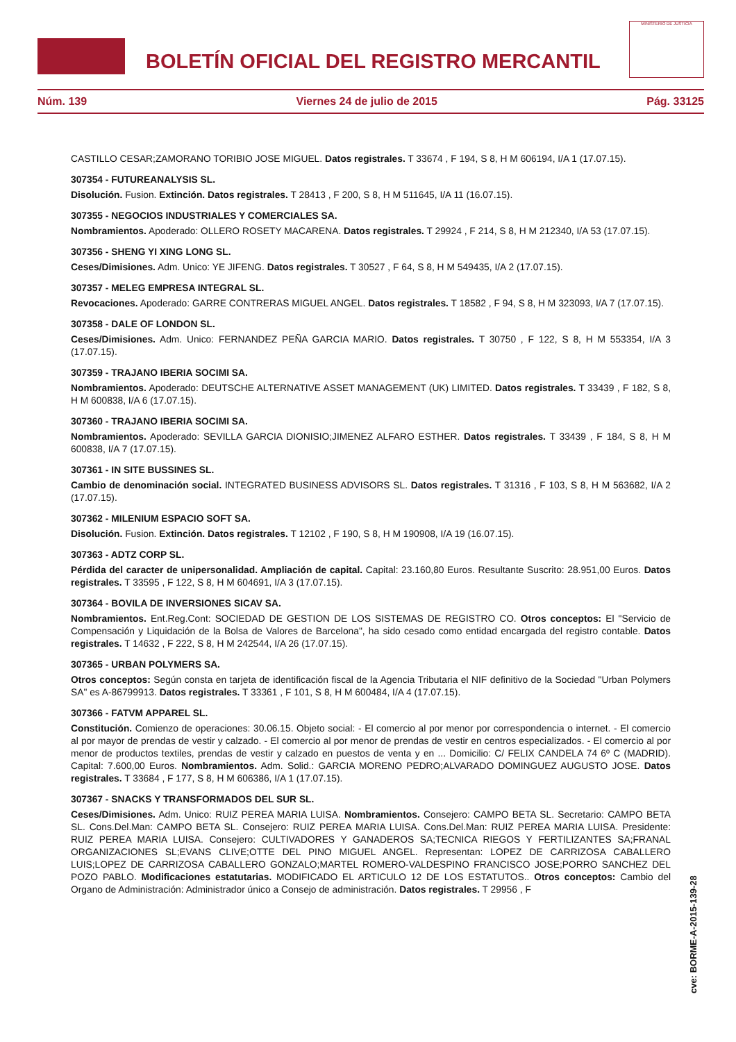BOLETÍN OFICIAL DEL REGISTRO MERCANTIL
MINISTERIO DE JUSTICIA
Núm. 139 Viernes 24 de julio de 2015 Pág. 33125
CASTILLO CESAR;ZAMORANO TORIBIO JOSE MIGUEL. Datos registrales. T 33674 , F 194, S 8, H M 606194, I/A 1 (17.07.15).
307354 - FUTUREANALYSIS SL.
Disolución. Fusion. Extinción. Datos registrales. T 28413 , F 200, S 8, H M 511645, I/A 11 (16.07.15).
307355 - NEGOCIOS INDUSTRIALES Y COMERCIALES SA.
Nombramientos. Apoderado: OLLERO ROSETY MACARENA. Datos registrales. T 29924 , F 214, S 8, H M 212340, I/A 53 (17.07.15).
307356 - SHENG YI XING LONG SL.
Ceses/Dimisiones. Adm. Unico: YE JIFENG. Datos registrales. T 30527 , F 64, S 8, H M 549435, I/A 2 (17.07.15).
307357 - MELEG EMPRESA INTEGRAL SL.
Revocaciones. Apoderado: GARRE CONTRERAS MIGUEL ANGEL. Datos registrales. T 18582 , F 94, S 8, H M 323093, I/A 7 (17.07.15).
307358 - DALE OF LONDON SL.
Ceses/Dimisiones. Adm. Unico: FERNANDEZ PEÑA GARCIA MARIO. Datos registrales. T 30750 , F 122, S 8, H M 553354, I/A 3 (17.07.15).
307359 - TRAJANO IBERIA SOCIMI SA.
Nombramientos. Apoderado: DEUTSCHE ALTERNATIVE ASSET MANAGEMENT (UK) LIMITED. Datos registrales. T 33439 , F 182, S 8, H M 600838, I/A 6 (17.07.15).
307360 - TRAJANO IBERIA SOCIMI SA.
Nombramientos. Apoderado: SEVILLA GARCIA DIONISIO;JIMENEZ ALFARO ESTHER. Datos registrales. T 33439 , F 184, S 8, H M 600838, I/A 7 (17.07.15).
307361 - IN SITE BUSSINES SL.
Cambio de denominación social. INTEGRATED BUSINESS ADVISORS SL. Datos registrales. T 31316 , F 103, S 8, H M 563682, I/A 2 (17.07.15).
307362 - MILENIUM ESPACIO SOFT SA.
Disolución. Fusion. Extinción. Datos registrales. T 12102 , F 190, S 8, H M 190908, I/A 19 (16.07.15).
307363 - ADTZ CORP SL.
Pérdida del caracter de unipersonalidad. Ampliación de capital. Capital: 23.160,80 Euros. Resultante Suscrito: 28.951,00 Euros. Datos registrales. T 33595 , F 122, S 8, H M 604691, I/A 3 (17.07.15).
307364 - BOVILA DE INVERSIONES SICAV SA.
Nombramientos. Ent.Reg.Cont: SOCIEDAD DE GESTION DE LOS SISTEMAS DE REGISTRO CO. Otros conceptos: El "Servicio de Compensación y Liquidación de la Bolsa de Valores de Barcelona", ha sido cesado como entidad encargada del registro contable. Datos registrales. T 14632 , F 222, S 8, H M 242544, I/A 26 (17.07.15).
307365 - URBAN POLYMERS SA.
Otros conceptos: Según consta en tarjeta de identificación fiscal de la Agencia Tributaria el NIF definitivo de la Sociedad "Urban Polymers SA" es A-86799913. Datos registrales. T 33361 , F 101, S 8, H M 600484, I/A 4 (17.07.15).
307366 - FATVM APPAREL SL.
Constitución. Comienzo de operaciones: 30.06.15. Objeto social: - El comercio al por menor por correspondencia o internet. - El comercio al por mayor de prendas de vestir y calzado. - El comercio al por menor de prendas de vestir en centros especializados. - El comercio al por menor de productos textiles, prendas de vestir y calzado en puestos de venta y en ... Domicilio: C/ FELIX CANDELA 74 6º C (MADRID). Capital: 7.600,00 Euros. Nombramientos. Adm. Solid.: GARCIA MORENO PEDRO;ALVARADO DOMINGUEZ AUGUSTO JOSE. Datos registrales. T 33684 , F 177, S 8, H M 606386, I/A 1 (17.07.15).
307367 - SNACKS Y TRANSFORMADOS DEL SUR SL.
Ceses/Dimisiones. Adm. Unico: RUIZ PEREA MARIA LUISA. Nombramientos. Consejero: CAMPO BETA SL. Secretario: CAMPO BETA SL. Cons.Del.Man: CAMPO BETA SL. Consejero: RUIZ PEREA MARIA LUISA. Cons.Del.Man: RUIZ PEREA MARIA LUISA. Presidente: RUIZ PEREA MARIA LUISA. Consejero: CULTIVADORES Y GANADEROS SA;TECNICA RIEGOS Y FERTILIZANTES SA;FRANAL ORGANIZACIONES SL;EVANS CLIVE;OTTE DEL PINO MIGUEL ANGEL. Representan: LOPEZ DE CARRIZOSA CABALLERO LUIS;LOPEZ DE CARRIZOSA CABALLERO GONZALO;MARTEL ROMERO-VALDESPINO FRANCISCO JOSE;PORRO SANCHEZ DEL POZO PABLO. Modificaciones estatutarias. MODIFICADO EL ARTICULO 12 DE LOS ESTATUTOS.. Otros conceptos: Cambio del Organo de Administración: Administrador único a Consejo de administración. Datos registrales. T 29956 , F
cve: BORME-A-2015-139-28